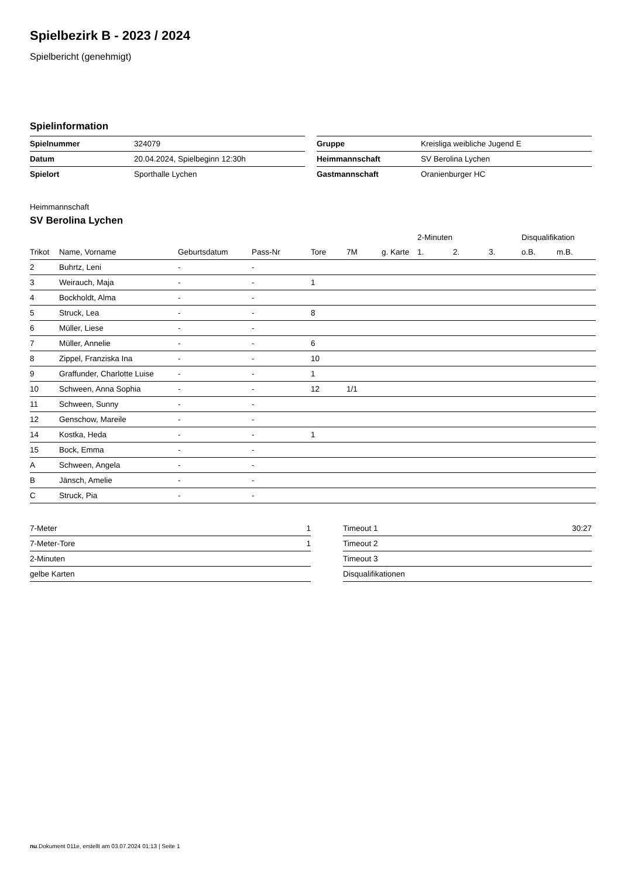Spielbezirk B - 2023 / 2024
Spielbericht (genehmigt)
Spielinformation
| Spielnummer | 324079 |
| Datum | 20.04.2024, Spielbeginn 12:30h |
| Spielort | Sporthalle Lychen |
| Gruppe | Kreisliga weibliche Jugend E |
| Heimmannschaft | SV Berolina Lychen |
| Gastmannschaft | Oranienburger HC |
Heimmannschaft
SV Berolina Lychen
| | | | | | | | 2-Minuten | | | Disqualifikation | |
| --- | --- | --- | --- | --- | --- | --- | --- | --- | --- | --- | --- |
| Trikot | Name, Vorname | Geburtsdatum | Pass-Nr | Tore | 7M | g. Karte | 1. | 2. | 3. | o.B. | m.B. |
| 2 | Buhrtz, Leni | - | - | | | | | | | | |
| 3 | Weirauch, Maja | - | - | 1 | | | | | | | |
| 4 | Bockholdt, Alma | - | - | | | | | | | | |
| 5 | Struck, Lea | - | - | 8 | | | | | | | |
| 6 | Müller, Liese | - | - | | | | | | | | |
| 7 | Müller, Annelie | - | - | 6 | | | | | | | |
| 8 | Zippel, Franziska Ina | - | - | 10 | | | | | | | |
| 9 | Graffunder, Charlotte Luise | - | - | 1 | | | | | | | |
| 10 | Schween, Anna Sophia | - | - | 12 | 1/1 | | | | | | |
| 11 | Schween, Sunny | - | - | | | | | | | | |
| 12 | Genschow, Mareile | - | - | | | | | | | | |
| 14 | Kostka, Heda | - | - | 1 | | | | | | | |
| 15 | Bock, Emma | - | - | | | | | | | | |
| A | Schween, Angela | - | - | | | | | | | | |
| B | Jänsch, Amelie | - | - | | | | | | | | |
| C | Struck, Pia | - | - | | | | | | | | |
| 7-Meter | 1 |
| 7-Meter-Tore | 1 |
| 2-Minuten | |
| gelbe Karten | |
| Timeout 1 | 30:27 |
| Timeout 2 | |
| Timeout 3 | |
| Disqualifikationen | |
nu.Dokument 011e, erstellt am 03.07.2024 01:13 | Seite 1